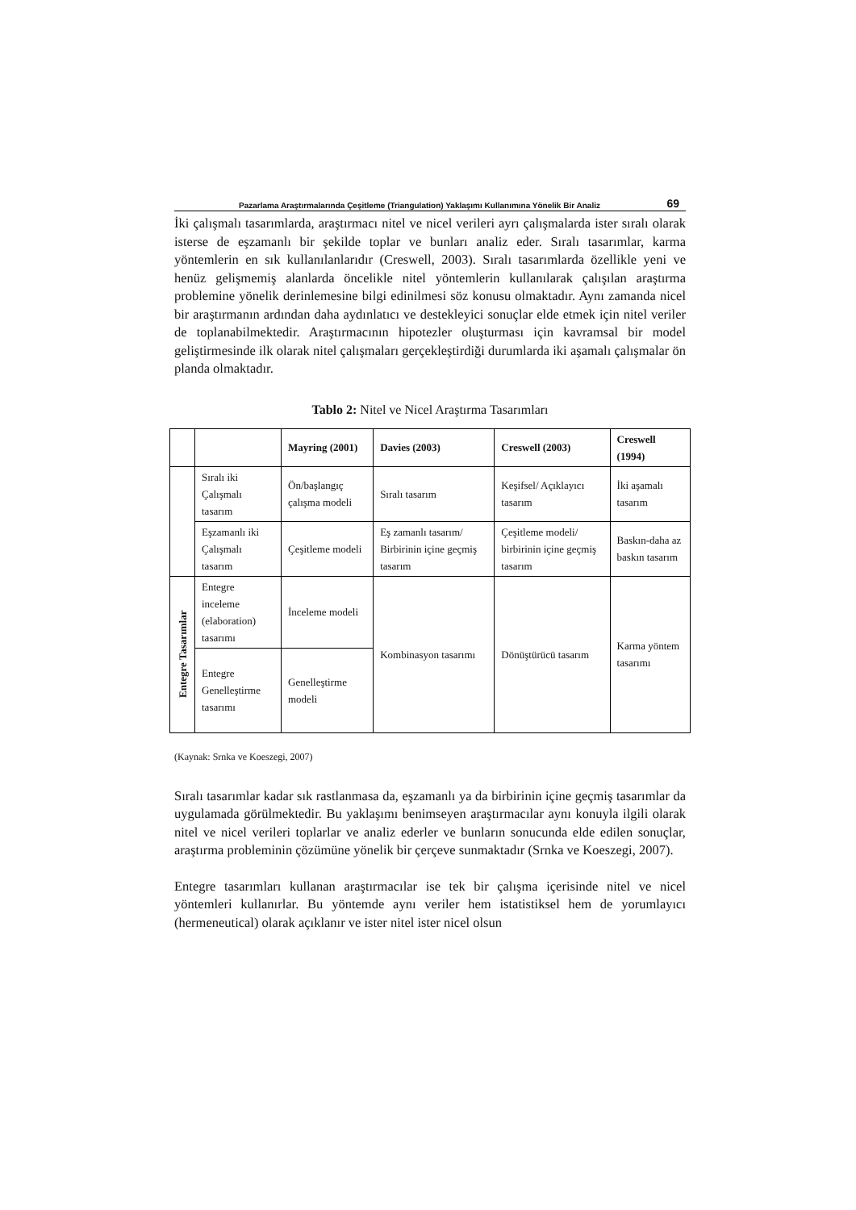Pazarlama Araştırmalarında Çeşitleme (Triangulation) Yaklaşımı Kullanımına Yönelik Bir Analiz 69
İki çalışmalı tasarımlarda, araştırmacı nitel ve nicel verileri ayrı çalışmalarda ister sıralı olarak isterse de eşzamanlı bir şekilde toplar ve bunları analiz eder. Sıralı tasarımlar, karma yöntemlerin en sık kullanılanlarıdır (Creswell, 2003). Sıralı tasarımlarda özellikle yeni ve henüz gelişmemiş alanlarda öncelikle nitel yöntemlerin kullanılarak çalışılan araştırma problemine yönelik derinlemesine bilgi edinilmesi söz konusu olmaktadır. Aynı zamanda nicel bir araştırmanın ardından daha aydınlatıcı ve destekleyici sonuçlar elde etmek için nitel veriler de toplanabilmektedir. Araştırmacının hipotezler oluşturması için kavramsal bir model geliştirmesinde ilk olarak nitel çalışmaları gerçekleştirdiği durumlarda iki aşamalı çalışmalar ön planda olmaktadır.
Tablo 2: Nitel ve Nicel Araştırma Tasarımları
| | | Mayring (2001) | Davies (2003) | Creswell (2003) | Creswell (1994) |
| --- | --- | --- | --- | --- | --- |
| | Sıralı iki Çalışmalı tasarım | Ön/başlangıç çalışma modeli | Sıralı tasarım | Keşifsel/ Açıklayıcı tasarım | İki aşamalı tasarım |
| | Eşzamanlı iki Çalışmalı tasarım | Çeşitleme modeli | Eş zamanlı tasarım/ Birbirinin içine geçmiş tasarım | Çeşitleme modeli/ birbirinin içine geçmiş tasarım | Baskın-daha az baskın tasarım |
| Entegre Tasarımlar | Entegre inceleme (elaboration) tasarımı | İnceleme modeli | Kombinasyon tasarımı | Dönüştürücü tasarım | Karma yöntem tasarımı |
| | Entegre Genelleştirme tasarımı | Genelleştirme modeli | | | |
(Kaynak: Srnka ve Koeszegi, 2007)
Sıralı tasarımlar kadar sık rastlanmasa da, eşzamanlı ya da birbirinin içine geçmiş tasarımlar da uygulamada görülmektedir. Bu yaklaşımı benimseyen araştırmacılar aynı konuyla ilgili olarak nitel ve nicel verileri toplarlar ve analiz ederler ve bunların sonucunda elde edilen sonuçlar, araştırma probleminin çözümüne yönelik bir çerçeve sunmaktadır (Srnka ve Koeszegi, 2007).
Entegre tasarımları kullanan araştırmacılar ise tek bir çalışma içerisinde nitel ve nicel yöntemleri kullanırlar. Bu yöntemde aynı veriler hem istatistiksel hem de yorumlayıcı (hermeneutical) olarak açıklanır ve ister nitel ister nicel olsun